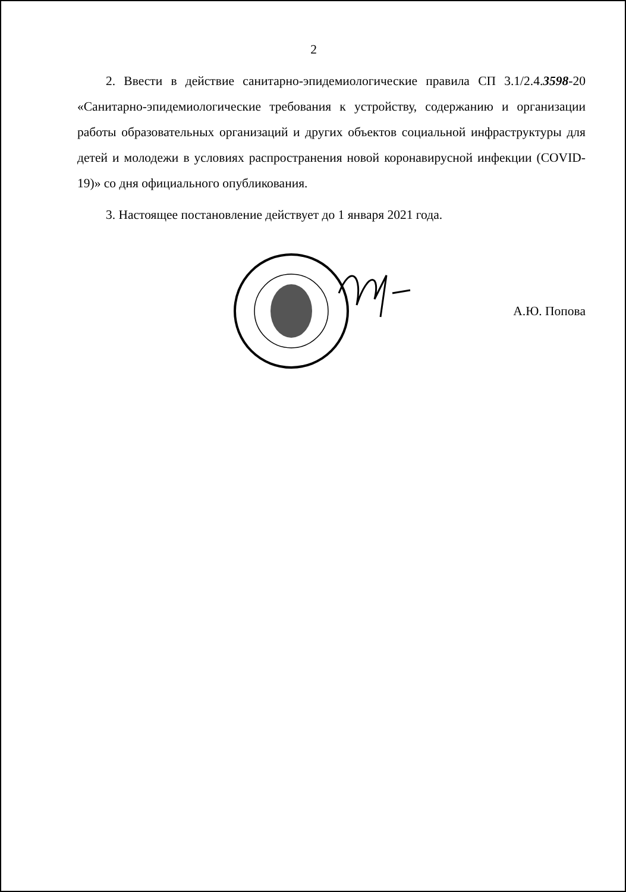2
2. Ввести в действие санитарно-эпидемиологические правила СП 3.1/2.4.3598-20 «Санитарно-эпидемиологические требования к устройству, содержанию и организации работы образовательных организаций и других объектов социальной инфраструктуры для детей и молодежи в условиях распространения новой коронавирусной инфекции (COVID-19)» со дня официального опубликования.
3. Настоящее постановление действует до 1 января 2021 года.
А.Ю. Попова